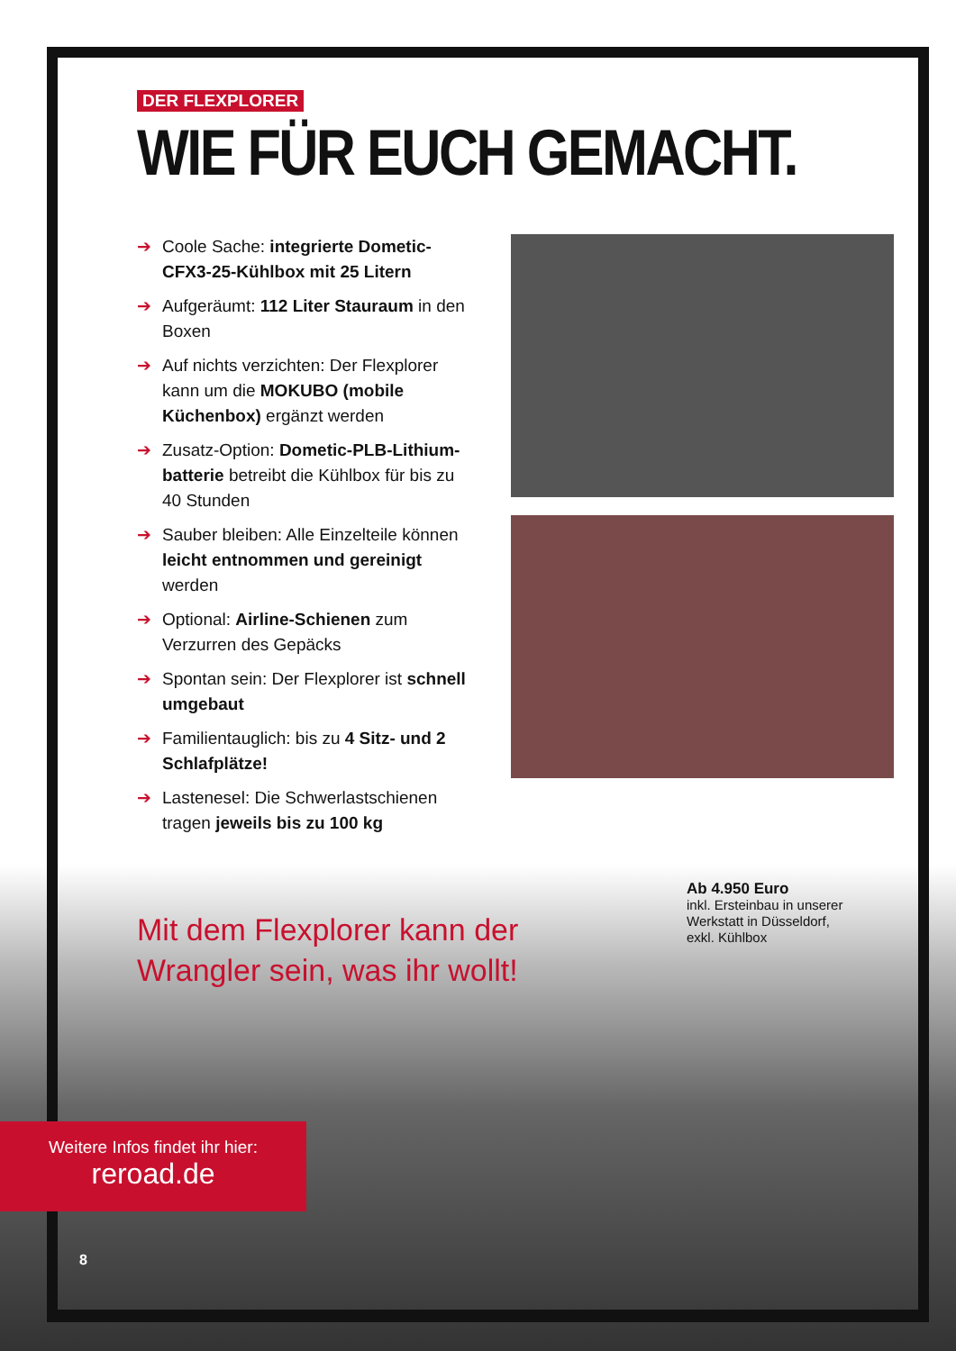DER FLEXPLORER
WIE FÜR EUCH GEMACHT.
➔ Coole Sache: integrierte Dometic-CFX3-25-Kühlbox mit 25 Litern
➔ Aufgeräumt: 112 Liter Stauraum in den Boxen
➔ Auf nichts verzichten: Der Flexplorer kann um die MOKUBO (mobile Küchenbox) ergänzt werden
➔ Zusatz-Option: Dometic-PLB-Lithium-batterie betreibt die Kühlbox für bis zu 40 Stunden
➔ Sauber bleiben: Alle Einzelteile können leicht entnommen und gereinigt werden
➔ Optional: Airline-Schienen zum Verzurren des Gepäcks
➔ Spontan sein: Der Flexplorer ist schnell umgebaut
➔ Familientauglich: bis zu 4 Sitz- und 2 Schlafplätze!
➔ Lastenesel: Die Schwerlastschienen tragen jeweils bis zu 100 kg
Ab 4.950 Euro
inkl. Ersteinbau in unserer
Werkstatt in Düsseldorf,
exkl. Kühlbox
Mit dem Flexplorer kann der
Wrangler sein, was ihr wollt!
Weitere Infos findet ihr hier:
reroad.de
8